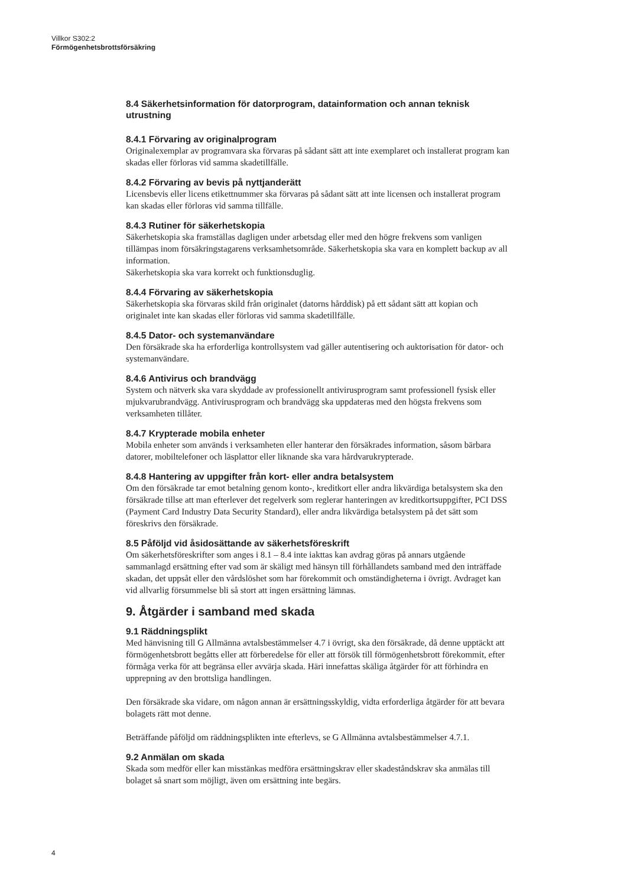Villkor S302:2
Förmögenhetsbrottsförsäkring
8.4 Säkerhetsinformation för datorprogram, datainformation och annan teknisk utrustning
8.4.1 Förvaring av originalprogram
Originalexemplar av programvara ska förvaras på sådant sätt att inte exemplaret och installerat program kan skadas eller förloras vid samma skadetillfälle.
8.4.2 Förvaring av bevis på nyttjanderätt
Licensbevis eller licens etikettnummer ska förvaras på sådant sätt att inte licensen och installerat program kan skadas eller förloras vid samma tillfälle.
8.4.3 Rutiner för säkerhetskopia
Säkerhetskopia ska framställas dagligen under arbetsdag eller med den högre frekvens som vanligen tillämpas inom försäkringstagarens verksamhetsområde. Säkerhetskopia ska vara en komplett backup av all information.
Säkerhetskopia ska vara korrekt och funktionsduglig.
8.4.4 Förvaring av säkerhetskopia
Säkerhetskopia ska förvaras skild från originalet (datorns hårddisk) på ett sådant sätt att kopian och originalet inte kan skadas eller förloras vid samma skadetillfälle.
8.4.5 Dator- och systemanvändare
Den försäkrade ska ha erforderliga kontrollsystem vad gäller autentisering och auktorisation för dator- och systemanvändare.
8.4.6 Antivirus och brandvägg
System och nätverk ska vara skyddade av professionellt antivirusprogram samt professionell fysisk eller mjukvarubrandvägg. Antivirusprogram och brandvägg ska uppdateras med den högsta frekvens som verksamheten tillåter.
8.4.7 Krypterade mobila enheter
Mobila enheter som används i verksamheten eller hanterar den försäkrades information, såsom bärbara datorer, mobiltelefoner och läsplattor eller liknande ska vara hårdvarukrypterade.
8.4.8 Hantering av uppgifter från kort- eller andra betalsystem
Om den försäkrade tar emot betalning genom konto-, kreditkort eller andra likvärdiga betalsystem ska den försäkrade tillse att man efterlever det regelverk som reglerar hanteringen av kreditkortsuppgifter, PCI DSS (Payment Card Industry Data Security Standard), eller andra likvärdiga betalsystem på det sätt som föreskrivs den försäkrade.
8.5 Påföljd vid åsidosättande av säkerhetsföreskrift
Om säkerhetsföreskrifter som anges i 8.1 – 8.4 inte iakttas kan avdrag göras på annars utgående sammanlagd ersättning efter vad som är skäligt med hänsyn till förhållandets samband med den inträffade skadan, det uppsåt eller den vårdslöshet som har förekommit och omständigheterna i övrigt. Avdraget kan vid allvarlig försummelse bli så stort att ingen ersättning lämnas.
9. Åtgärder i samband med skada
9.1 Räddningsplikt
Med hänvisning till G Allmänna avtalsbestämmelser 4.7 i övrigt, ska den försäkrade, då denne upptäckt att förmögenhetsbrott begåtts eller att förberedelse för eller att försök till förmögenhetsbrott förekommit, efter förmåga verka för att begränsa eller avvärja skada. Häri innefattas skäliga åtgärder för att förhindra en upprepning av den brottsliga handlingen.
Den försäkrade ska vidare, om någon annan är ersättningsskyldig, vidta erforderliga åtgärder för att bevara bolagets rätt mot denne.
Beträffande påföljd om räddningsplikten inte efterlevs, se G Allmänna avtalsbestämmelser 4.7.1.
9.2 Anmälan om skada
Skada som medför eller kan misstänkas medföra ersättningskrav eller skadeståndskrav ska anmälas till bolaget så snart som möjligt, även om ersättning inte begärs.
4